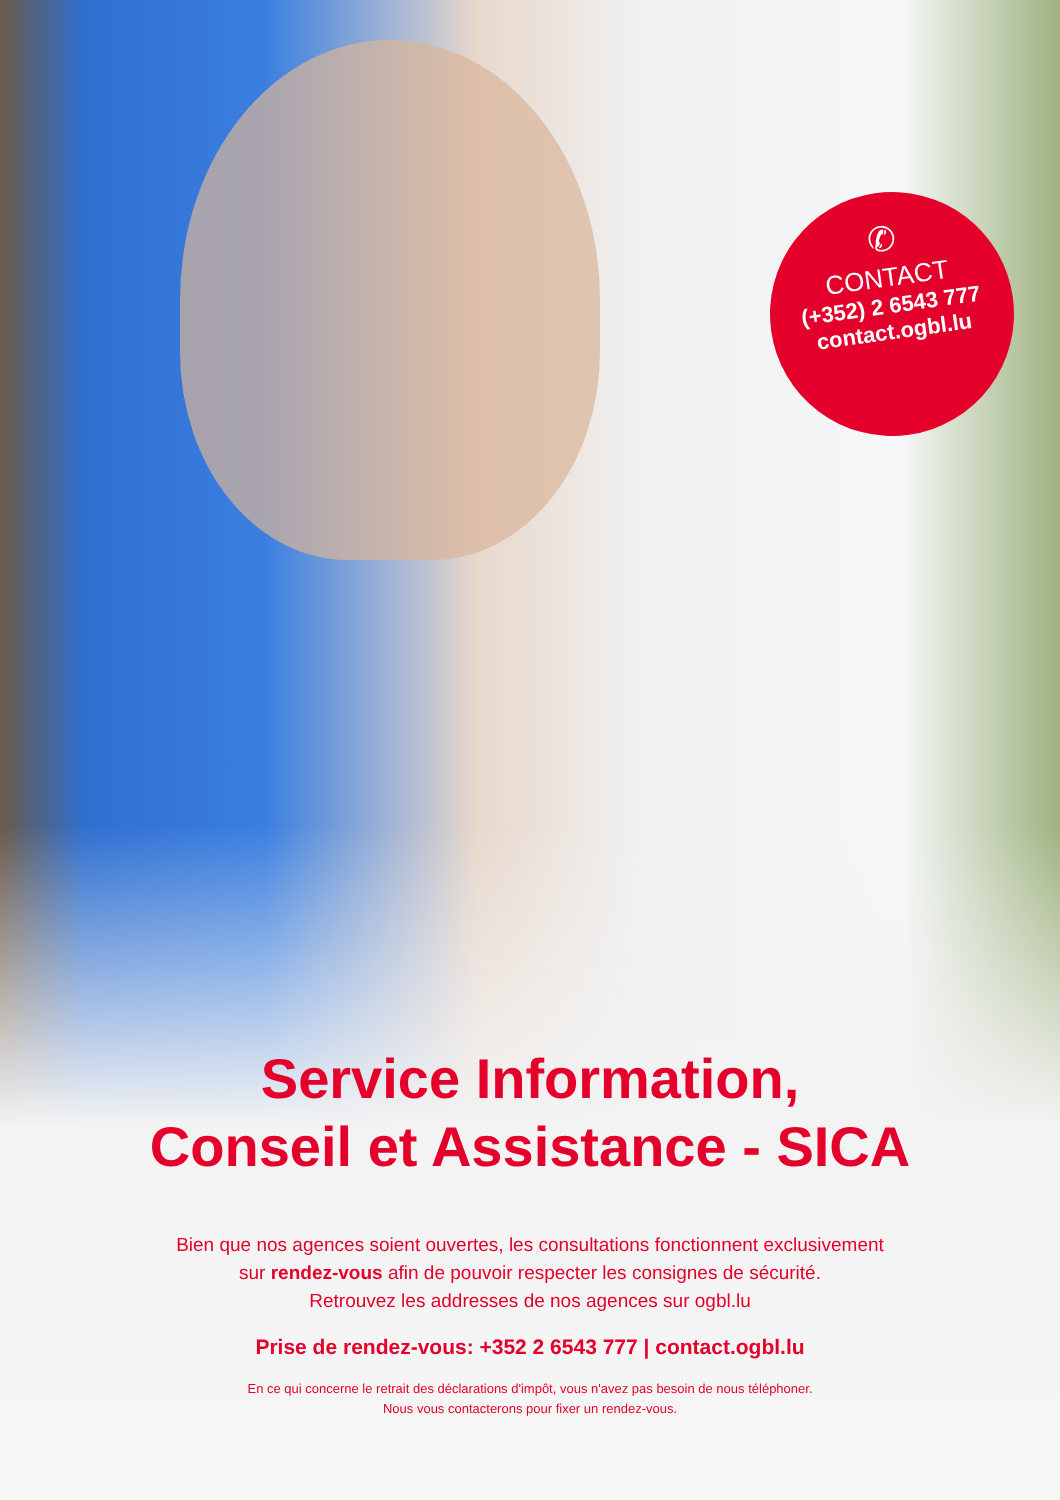✆
CONTACT
(+352) 2 6543 777
contact.ogbl.lu
Service Information,
Conseil et Assistance - SICA
Bien que nos agences soient ouvertes, les consultations fonctionnent exclusivement
sur rendez-vous afin de pouvoir respecter les consignes de sécurité.
Retrouvez les addresses de nos agences sur ogbl.lu
Prise de rendez-vous: +352 2 6543 777 | contact.ogbl.lu
En ce qui concerne le retrait des déclarations d'impôt, vous n'avez pas besoin de nous téléphoner.
Nous vous contacterons pour fixer un rendez-vous.